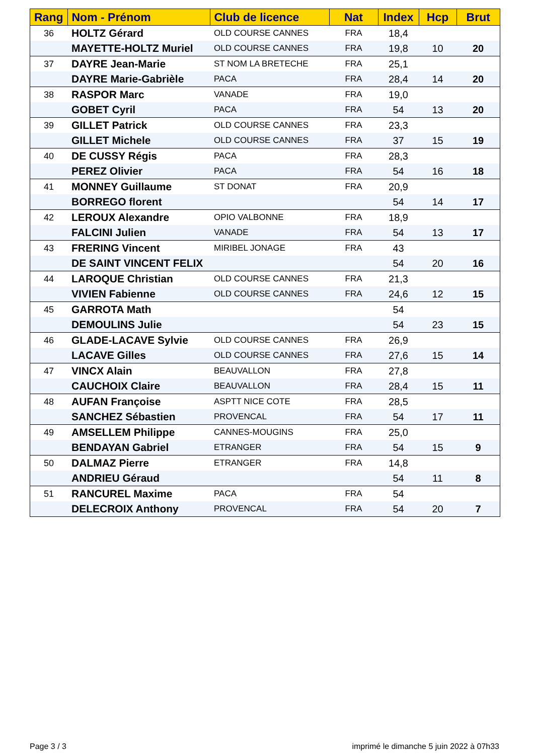| Rang | Nom - Prénom | Club de licence | Nat | Index | Hcp | Brut |
| --- | --- | --- | --- | --- | --- | --- |
| 36 | HOLTZ Gérard | OLD COURSE CANNES | FRA | 18,4 | | |
| | MAYETTE-HOLTZ Muriel | OLD COURSE CANNES | FRA | 19,8 | 10 | 20 |
| 37 | DAYRE Jean-Marie | ST NOM LA BRETECHE | FRA | 25,1 | | |
| | DAYRE Marie-Gabrièle | PACA | FRA | 28,4 | 14 | 20 |
| 38 | RASPOR Marc | VANADE | FRA | 19,0 | | |
| | GOBET Cyril | PACA | FRA | 54 | 13 | 20 |
| 39 | GILLET Patrick | OLD COURSE CANNES | FRA | 23,3 | | |
| | GILLET Michele | OLD COURSE CANNES | FRA | 37 | 15 | 19 |
| 40 | DE CUSSY Régis | PACA | FRA | 28,3 | | |
| | PEREZ Olivier | PACA | FRA | 54 | 16 | 18 |
| 41 | MONNEY Guillaume | ST DONAT | FRA | 20,9 | | |
| | BORREGO florent | | | 54 | 14 | 17 |
| 42 | LEROUX Alexandre | OPIO VALBONNE | FRA | 18,9 | | |
| | FALCINI Julien | VANADE | FRA | 54 | 13 | 17 |
| 43 | FRERING Vincent | MIRIBEL JONAGE | FRA | 43 | | |
| | DE SAINT VINCENT FELIX | | | 54 | 20 | 16 |
| 44 | LAROQUE Christian | OLD COURSE CANNES | FRA | 21,3 | | |
| | VIVIEN Fabienne | OLD COURSE CANNES | FRA | 24,6 | 12 | 15 |
| 45 | GARROTA Math | | | 54 | | |
| | DEMOULINS Julie | | | 54 | 23 | 15 |
| 46 | GLADE-LACAVE Sylvie | OLD COURSE CANNES | FRA | 26,9 | | |
| | LACAVE Gilles | OLD COURSE CANNES | FRA | 27,6 | 15 | 14 |
| 47 | VINCX Alain | BEAUVALLON | FRA | 27,8 | | |
| | CAUCHOIX Claire | BEAUVALLON | FRA | 28,4 | 15 | 11 |
| 48 | AUFAN Françoise | ASPTT NICE COTE | FRA | 28,5 | | |
| | SANCHEZ Sébastien | PROVENCAL | FRA | 54 | 17 | 11 |
| 49 | AMSELLEM Philippe | CANNES-MOUGINS | FRA | 25,0 | | |
| | BENDAYAN Gabriel | ETRANGER | FRA | 54 | 15 | 9 |
| 50 | DALMAZ Pierre | ETRANGER | FRA | 14,8 | | |
| | ANDRIEU Géraud | | | 54 | 11 | 8 |
| 51 | RANCUREL Maxime | PACA | FRA | 54 | | |
| | DELECROIX Anthony | PROVENCAL | FRA | 54 | 20 | 7 |
Page 3 / 3
imprimé le dimanche 5 juin 2022 à 07h33